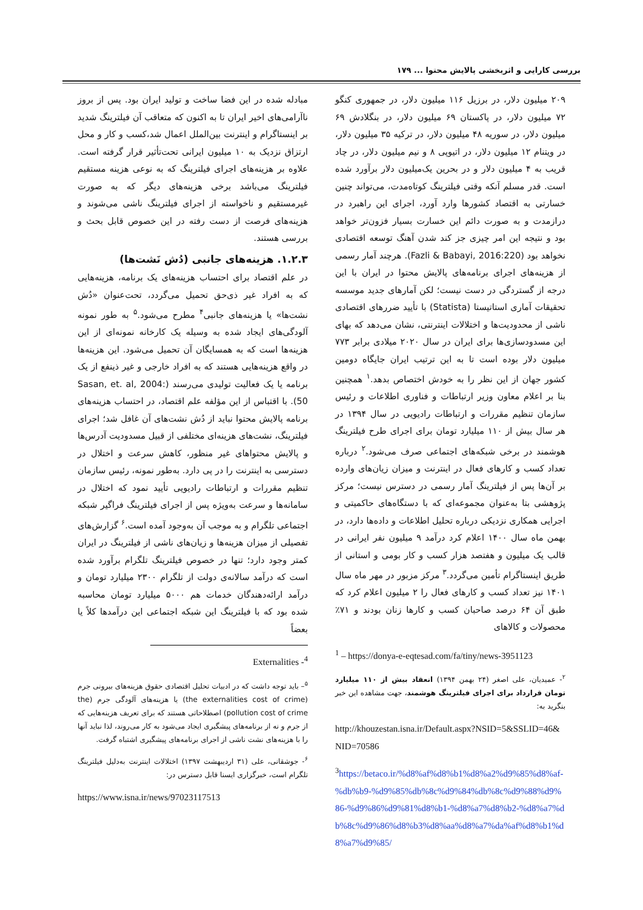بررسی کارایی و اثربخشی پالایش محتوا ... ۱۷۹
۲۰۹ میلیون دلار، در برزیل ۱۱۶ میلیون دلار، در جمهوری کنگو ۷۲ میلیون دلار، در پاکستان ۶۹ میلیون دلار، در بنگلادش ۶۹ میلیون دلار، در سوریه ۴۸ میلیون دلار، در ترکیه ۳۵ میلیون دلار، در ویتنام ۱۲ میلیون دلار، در اتیوپی ۸ و نیم میلیون دلار، در چاد قریب به ۴ میلیون دلار و در بحرین یک‌میلیون دلار برآورد شده است. قدر مسلم آنکه وقتی فیلترینگ کوتاه‌مدت، می‌تواند چنین خسارتی به اقتصاد کشورها وارد آورد، اجرای این راهبرد در درازمدت و به صورت دائم این خسارت بسیار فزون‌تر خواهد بود و نتیجه این امر چیزی جز کند شدن آهنگ توسعه اقتصادی نخواهد بود (Fazli & Babayi, 2016:220). هرچند آمار رسمی از هزینه‌های اجرای برنامه‌های پالایش محتوا در ایران با این درجه از گستردگی در دست نیست؛ لکن آمارهای جدید موسسه تحقیقات آماری استاتیستا (Statista) با تأیید ضررهای اقتصادی ناشی از محدودیت‌ها و اختلالات اینترنتی، نشان می‌دهد که بهای این مسدودسازی‌ها برای ایران در سال ۲۰۲۰ میلادی برابر ۷۷۳ میلیون دلار بوده است تا به این ترتیب ایران جایگاه دومین کشور جهان از این نظر را به خودش اختصاص بدهد.<sup>۱</sup> همچنین بنا بر اعلام معاون وزیر ارتباطات و فناوری اطلاعات و رئیس سازمان تنظیم مقررات و ارتباطات رادیویی در سال ۱۳۹۴ در هر سال بیش از ۱۱۰ میلیارد تومان برای اجرای طرح فیلترینگ هوشمند در برخی شبکه‌های اجتماعی صرف می‌شود.<sup>۲</sup> درباره تعداد کسب و کارهای فعال در اینترنت و میزان زیان‌های وارده بر آن‌ها پس از فیلترینگ آمار رسمی در دسترس نیست؛ مرکز پژوهشی بتا به‌عنوان مجموعه‌ای که با دستگاه‌های حاکمیتی و اجرایی همکاری نزدیکی درباره تحلیل اطلاعات و داده‌ها دارد، در بهمن ماه سال ۱۴۰۰ اعلام کرد درآمد ۹ میلیون نفر ایرانی در قالب یک میلیون و هفتصد هزار کسب و کار بومی و استانی از طریق اینستاگرام تأمین می‌گردد.<sup>۳</sup> مرکز مزبور در مهر ماه سال ۱۴۰۱ نیز تعداد کسب و کارهای فعال را ۲ میلیون اعلام کرد که طبق آن ۶۴ درصد صاحبان کسب و کارها زنان بودند و ۷۱٪ محصولات و کالاهای
<sup>1</sup> – https://donya-e-eqtesad.com/fa/tiny/news-3951123
<sup>۲</sup>- عمیدیان، علی اصغر (۲۴ بهمن ۱۳۹۴) انعقاد بیش از ۱۱۰ میلیارد تومان قرارداد برای اجرای فیلترینگ هوشمند، جهت مشاهده این خبر بنگرید به:
http://khouzestan.isna.ir/Default.aspx?NSID=5&SSLID=46&NID=70586
<sup>3</sup> https://betaco.ir/%d8%af%d8%b1%d8%a2%d9%85%d8%af-%db%b9-%d9%85%db%8c%d9%84%db%8c%d9%88%d9%86-%d9%86%d9%81%d8%b1-%d8%a7%d8%b2-%d8%a7%db%8c%d9%86%d8%b3%d8%aa%d8%a7%da%af%d8%b1%d8%a7%d9%85/
مبادله شده در این فضا ساخت و تولید ایران بود. پس از بروز ناآرامی‌های اخیر ایران تا به اکنون که متعاقب آن فیلترینگ شدید بر اینستاگرام و اینترنت بین‌الملل اعمال شد،کسب و کار و محل ارتزاق نزدیک به ۱۰ میلیون ایرانی تحت‌تأثیر قرار گرفته است. علاوه بر هزینه‌های اجرای فیلترینگ که به نوعی هزینه مستقیم فیلترینگ می‌باشد برخی هزینه‌های دیگر که به صورت غیرمستقیم و ناخواسته از اجرای فیلترینگ ناشی می‌شوند و هزینه‌های فرصت از دست رفته در این خصوص قابل بحث و بررسی هستند.
۱.۲.۳. هزینه‌های جانبی (دُش نَشت‌ها)
در علم اقتصاد برای احتساب هزینه‌های یک برنامه، هزینه‌هایی که به افراد غیر ذی‌حق تحمیل می‌گردد، تحت‌عنوان «دُش نشت‌ها» یا هزینه‌های جانبی<sup>۴</sup> مطرح می‌شود.<sup>۵</sup> به طور نمونه آلودگی‌های ایجاد شده به وسیله یک کارخانه نمونه‌ای از این هزینه‌ها است که به همسایگان آن تحمیل می‌شود. این هزینه‌ها در واقع هزینه‌هایی هستند که به افراد خارجی و غیر ذینفع از یک برنامه یا یک فعالیت تولیدی می‌رسند (Sasan, et. al, 2004: 50). با اقتباس از این مؤلفه علم اقتصاد، در احتساب هزینه‌های برنامه پالایش محتوا نباید از دُش نشت‌های آن غافل شد؛ اجرای فیلترینگ، نشت‌های هزینه‌ای مختلفی از قبیل مسدودیت آدرس‌ها و پالایش محتواهای غیر منظور، کاهش سرعت و اختلال در دسترسی به اینترنت را در پی دارد. به‌طور نمونه، رئیس سازمان تنظیم مقررات و ارتباطات رادیویی تأیید نمود که اختلال در سامانه‌ها و سرعت به‌ویژه پس از اجرای فیلترینگ فراگیر شبکه اجتماعی تلگرام و به موجب آن به‌وجود آمده است.<sup>۶</sup> گزارش‌های تفصیلی از میزان هزینه‌ها و زیان‌های ناشی از فیلترینگ در ایران کمتر وجود دارد؛ تنها در خصوص فیلترینگ تلگرام برآورد شده است که درآمد سالانه‌ی دولت از تلگرام ۲۳۰۰ میلیارد تومان و درآمد ارائه‌دهندگان خدمات هم ۵۰۰۰ میلیارد تومان محاسبه شده بود که با فیلترینگ این شبکه اجتماعی این درآمدها کلاً یا بعضاً
<sup>4</sup>- Externalities
<sup>۵</sup>– باید توجه داشت که در ادبیات تحلیل اقتصادی حقوق هزینه‌های بیرونی جرم (the externalities cost of crime) یا هزینه‌های آلودگی جرم (the pollution cost of crime) اصطلاحاتی هستند که برای تعریف هزینه‌هایی که از جرم و نه از برنامه‌های پیشگیری ایجاد می‌شود به کار می‌روند، لذا نباید آنها را با هزینه‌های نشت ناشی از اجرای برنامه‌های پیشگیری اشتباه گرفت.
<sup>۶</sup>- جوشقانی، علی (۳۱ اردیبهشت ۱۳۹۷) اختلالات اینترنت به‌دلیل فیلترینگ تلگرام است، خبرگزاری ایسنا قابل دسترس در:
https://www.isna.ir/news/97023117513